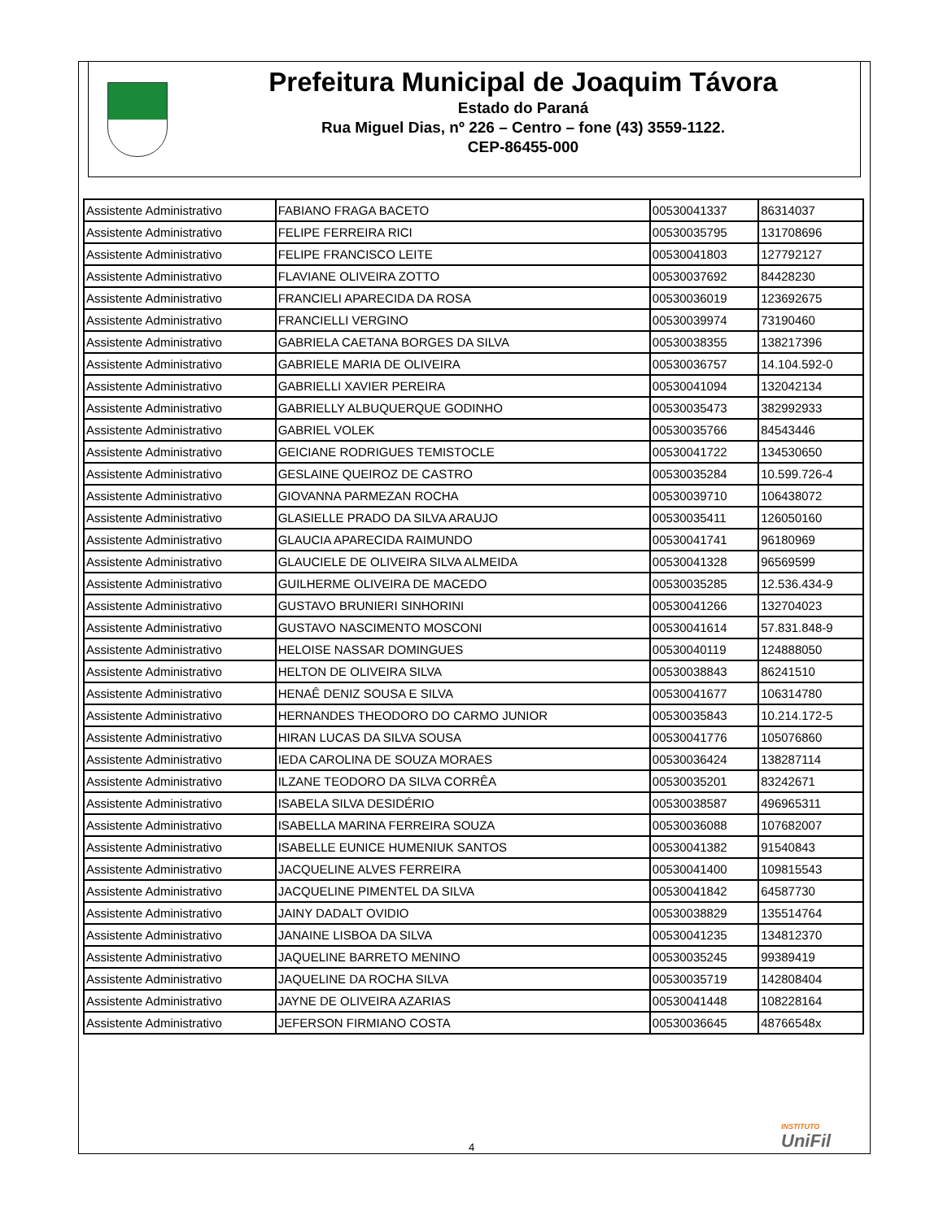Prefeitura Municipal de Joaquim Távora
Estado do Paraná
Rua Miguel Dias, nº 226 – Centro – fone (43) 3559-1122.
CEP-86455-000
| Assistente Administrativo | FABIANO FRAGA BACETO | 00530041337 | 86314037 |
| Assistente Administrativo | FELIPE FERREIRA RICI | 00530035795 | 131708696 |
| Assistente Administrativo | FELIPE FRANCISCO LEITE | 00530041803 | 127792127 |
| Assistente Administrativo | FLAVIANE OLIVEIRA ZOTTO | 00530037692 | 84428230 |
| Assistente Administrativo | FRANCIELI APARECIDA DA ROSA | 00530036019 | 123692675 |
| Assistente Administrativo | FRANCIELLI VERGINO | 00530039974 | 73190460 |
| Assistente Administrativo | GABRIELA CAETANA BORGES DA SILVA | 00530038355 | 138217396 |
| Assistente Administrativo | GABRIELE MARIA DE OLIVEIRA | 00530036757 | 14.104.592-0 |
| Assistente Administrativo | GABRIELLI XAVIER PEREIRA | 00530041094 | 132042134 |
| Assistente Administrativo | GABRIELLY ALBUQUERQUE GODINHO | 00530035473 | 382992933 |
| Assistente Administrativo | GABRIEL VOLEK | 00530035766 | 84543446 |
| Assistente Administrativo | GEICIANE RODRIGUES TEMISTOCLE | 00530041722 | 134530650 |
| Assistente Administrativo | GESLAINE QUEIROZ DE CASTRO | 00530035284 | 10.599.726-4 |
| Assistente Administrativo | GIOVANNA PARMEZAN ROCHA | 00530039710 | 106438072 |
| Assistente Administrativo | GLASIELLE PRADO DA SILVA ARAUJO | 00530035411 | 126050160 |
| Assistente Administrativo | GLAUCIA APARECIDA RAIMUNDO | 00530041741 | 96180969 |
| Assistente Administrativo | GLAUCIELE DE OLIVEIRA SILVA ALMEIDA | 00530041328 | 96569599 |
| Assistente Administrativo | GUILHERME OLIVEIRA DE MACEDO | 00530035285 | 12.536.434-9 |
| Assistente Administrativo | GUSTAVO BRUNIERI SINHORINI | 00530041266 | 132704023 |
| Assistente Administrativo | GUSTAVO NASCIMENTO MOSCONI | 00530041614 | 57.831.848-9 |
| Assistente Administrativo | HELOISE NASSAR DOMINGUES | 00530040119 | 124888050 |
| Assistente Administrativo | HELTON DE OLIVEIRA SILVA | 00530038843 | 86241510 |
| Assistente Administrativo | HENAÊ DENIZ SOUSA E SILVA | 00530041677 | 106314780 |
| Assistente Administrativo | HERNANDES THEODORO DO CARMO JUNIOR | 00530035843 | 10.214.172-5 |
| Assistente Administrativo | HIRAN LUCAS DA SILVA SOUSA | 00530041776 | 105076860 |
| Assistente Administrativo | IEDA CAROLINA DE SOUZA MORAES | 00530036424 | 138287114 |
| Assistente Administrativo | ILZANE TEODORO DA SILVA CORRÊA | 00530035201 | 83242671 |
| Assistente Administrativo | ISABELA SILVA DESIDÉRIO | 00530038587 | 496965311 |
| Assistente Administrativo | ISABELLA MARINA FERREIRA SOUZA | 00530036088 | 107682007 |
| Assistente Administrativo | ISABELLE EUNICE HUMENIUK SANTOS | 00530041382 | 91540843 |
| Assistente Administrativo | JACQUELINE ALVES FERREIRA | 00530041400 | 109815543 |
| Assistente Administrativo | JACQUELINE PIMENTEL DA SILVA | 00530041842 | 64587730 |
| Assistente Administrativo | JAINY DADALT OVIDIO | 00530038829 | 135514764 |
| Assistente Administrativo | JANAINE LISBOA DA SILVA | 00530041235 | 134812370 |
| Assistente Administrativo | JAQUELINE BARRETO MENINO | 00530035245 | 99389419 |
| Assistente Administrativo | JAQUELINE DA ROCHA SILVA | 00530035719 | 142808404 |
| Assistente Administrativo | JAYNE DE OLIVEIRA AZARIAS | 00530041448 | 108228164 |
| Assistente Administrativo | JEFERSON FIRMIANO COSTA | 00530036645 | 48766548x |
INSTITUTO
UniFil
4